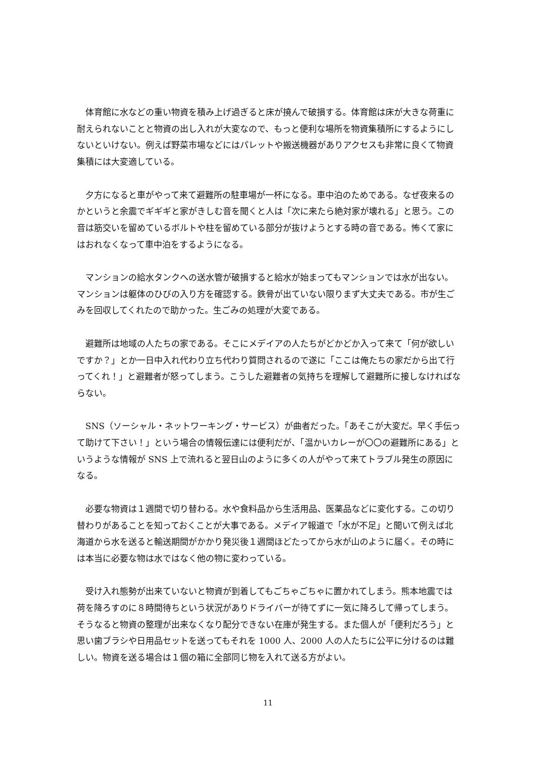体育館に水などの重い物資を積み上げ過ぎると床が撓んで破損する。体育館は床が大きな荷重に耐えられないことと物資の出し入れが大変なので、もっと便利な場所を物資集積所にするようにしないといけない。例えば野菜市場などにはパレットや搬送機器がありアクセスも非常に良くて物資集積には大変適している。
夕方になると車がやって来て避難所の駐車場が一杯になる。車中泊のためである。なぜ夜来るのかというと余震でギギギと家がきしむ音を聞くと人は「次に来たら絶対家が壊れる」と思う。この音は筋交いを留めているボルトや柱を留めている部分が抜けようとする時の音である。怖くて家にはおれなくなって車中泊をするようになる。
マンションの給水タンクへの送水管が破損すると給水が始まってもマンションでは水が出ない。マンションは躯体のひびの入り方を確認する。鉄骨が出ていない限りまず大丈夫である。市が生ごみを回収してくれたので助かった。生ごみの処理が大変である。
避難所は地域の人たちの家である。そこにメデイアの人たちがどかどか入って来て「何が欲しいですか？」とか一日中入れ代わり立ち代わり質問されるので遂に「ここは俺たちの家だから出て行ってくれ！」と避難者が怒ってしまう。こうした避難者の気持ちを理解して避難所に接しなければならない。
SNS（ソーシャル・ネットワーキング・サービス）が曲者だった。「あそこが大変だ。早く手伝って助けて下さい！」という場合の情報伝達には便利だが、「温かいカレーが〇〇の避難所にある」というような情報が SNS 上で流れると翌日山のように多くの人がやって来てトラブル発生の原因になる。
必要な物資は１週間で切り替わる。水や食料品から生活用品、医薬品などに変化する。この切り替わりがあることを知っておくことが大事である。メデイア報道で「水が不足」と聞いて例えば北海道から水を送ると輸送期間がかかり発災後１週間ほどたってから水が山のように届く。その時には本当に必要な物は水ではなく他の物に変わっている。
受け入れ態勢が出来ていないと物資が到着してもごちゃごちゃに置かれてしまう。熊本地震では荷を降ろすのに８時間待ちという状況がありドライバーが待てずに一気に降ろして帰ってしまう。そうなると物資の整理が出来なくなり配分できない在庫が発生する。また個人が「便利だろう」と思い歯ブラシや日用品セットを送ってもそれを 1000 人、2000 人の人たちに公平に分けるのは難しい。物資を送る場合は１個の箱に全部同じ物を入れて送る方がよい。
11